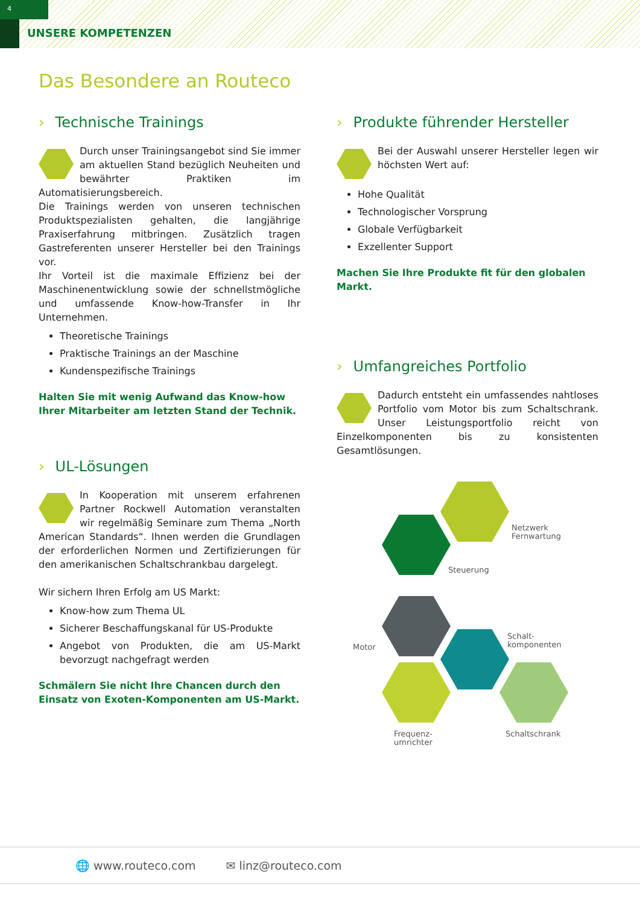4
UNSERE KOMPETENZEN
Das Besondere an Routeco
› Technische Trainings
Durch unser Trainingsangebot sind Sie immer am aktuellen Stand bezüglich Neuheiten und bewährter Praktiken im Automatisierungsbereich.
Die Trainings werden von unseren technischen Produktspezialisten gehalten, die langjährige Praxiserfahrung mitbringen. Zusätzlich tragen Gastreferenten unserer Hersteller bei den Trainings vor.
Ihr Vorteil ist die maximale Effizienz bei der Maschinenentwicklung sowie der schnellstmögliche und umfassende Know-how-Transfer in Ihr Unternehmen.
Theoretische Trainings
Praktische Trainings an der Maschine
Kundenspezifische Trainings
Halten Sie mit wenig Aufwand das Know-how Ihrer Mitarbeiter am letzten Stand der Technik.
› UL-Lösungen
In Kooperation mit unserem erfahrenen Partner Rockwell Automation veranstalten wir regelmäßig Seminare zum Thema „North American Standards“. Ihnen werden die Grundlagen der erforderlichen Normen und Zertifizierungen für den amerikanischen Schaltschrankbau dargelegt.
Wir sichern Ihren Erfolg am US Markt:
Know-how zum Thema UL
Sicherer Beschaffungskanal für US-Produkte
Angebot von Produkten, die am US-Markt bevorzugt nachgefragt werden
Schmälern Sie nicht Ihre Chancen durch den Einsatz von Exoten-Komponenten am US-Markt.
› Produkte führender Hersteller
Bei der Auswahl unserer Hersteller legen wir höchsten Wert auf:
Hohe Qualität
Technologischer Vorsprung
Globale Verfügbarkeit
Exzellenter Support
Machen Sie Ihre Produkte fit für den globalen Markt.
› Umfangreiches Portfolio
Dadurch entsteht ein umfassendes nahtloses Portfolio vom Motor bis zum Schaltschrank. Unser Leistungsportfolio reicht von Einzelkomponenten bis zu konsistenten Gesamtlösungen.
Netzwerk
Fernwartung
Steuerung
Motor
Schalt-
komponenten
Frequenz-
umrichter
Schaltschrank
🌐 www.routeco.com ✉ linz@routeco.com